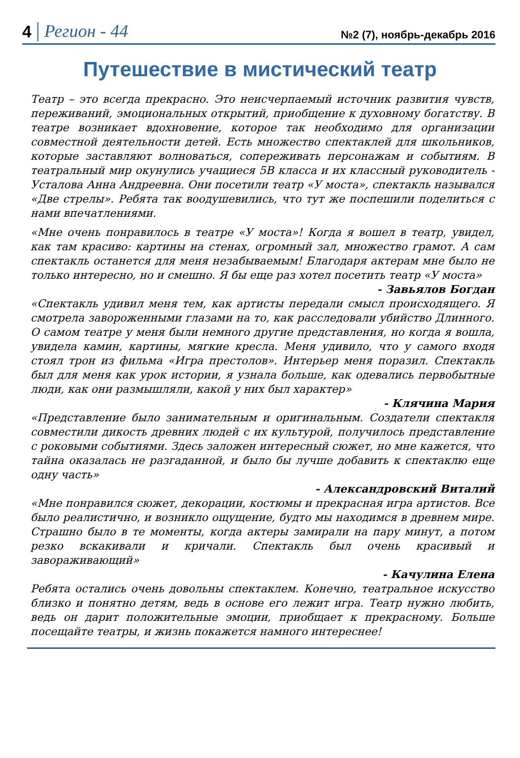4 Регион - 44 №2 (7), ноябрь-декабрь 2016
Путешествие в мистический театр
Театр – это всегда прекрасно. Это неисчерпаемый источник развития чувств, переживаний, эмоциональных открытий, приобщение к духовному богатству. В театре возникает вдохновение, которое так необходимо для организации совместной деятельности детей. Есть множество спектаклей для школьников, которые заставляют волноваться, сопереживать персонажам и событиям. В театральный мир окунулись учащиеся 5В класса и их классный руководитель - Усталова Анна Андреевна. Они посетили театр «У моста», спектакль назывался «Две стрелы». Ребята так воодушевились, что тут же поспешили поделиться с нами впечатлениями.
«Мне очень понравилось в театре «У моста»! Когда я вошел в театр, увидел, как там красиво: картины на стенах, огромный зал, множество грамот. А сам спектакль останется для меня незабываемым! Благодаря актерам мне было не только интересно, но и смешно. Я бы еще раз хотел посетить театр «У моста»
- Завьялов Богдан
«Спектакль удивил меня тем, как артисты передали смысл происходящего. Я смотрела завороженными глазами на то, как расследовали убийство Длинного. О самом театре у меня были немного другие представления, но когда я вошла, увидела камин, картины, мягкие кресла. Меня удивило, что у самого входя стоял трон из фильма «Игра престолов». Интерьер меня поразил. Спектакль был для меня как урок истории, я узнала больше, как одевались первобытные люди, как они размышляли, какой у них был характер»
- Клячина Мария
«Представление было занимательным и оригинальным. Создатели спектакля совместили дикость древних людей с их культурой, получилось представление с роковыми событиями. Здесь заложен интересный сюжет, но мне кажется, что тайна оказалась не разгаданной, и было бы лучше добавить к спектаклю еще одну часть»
- Александровский Виталий
«Мне понравился сюжет, декорации, костюмы и прекрасная игра артистов. Все было реалистично, и возникло ощущение, будто мы находимся в древнем мире. Страшно было в те моменты, когда актеры замирали на пару минут, а потом резко вскакивали и кричали. Спектакль был очень красивый и завораживающий»
- Качулина Елена
Ребята остались очень довольны спектаклем. Конечно, театральное искусство близко и понятно детям, ведь в основе его лежит игра. Театр нужно любить, ведь он дарит положительные эмоции, приобщает к прекрасному. Больше посещайте театры, и жизнь покажется намного интереснее!